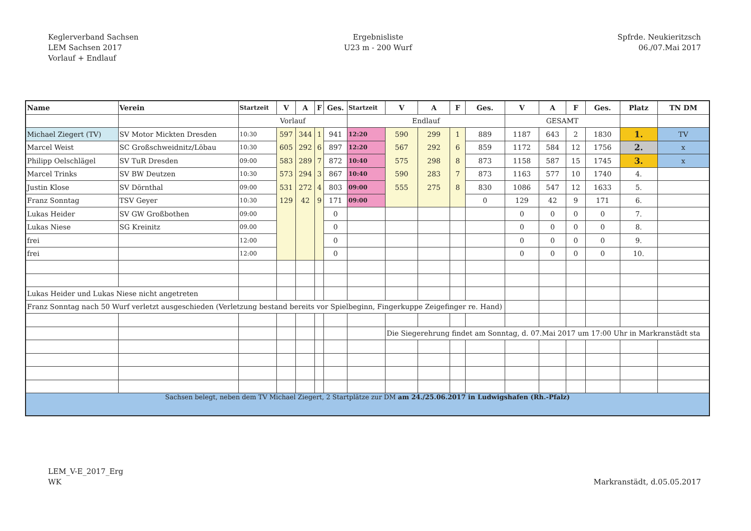Keglerverband Sachsen
LEM Sachsen 2017
Vorlauf + Endlauf
Ergebnisliste
U23 m - 200 Wurf
Spfrde. Neukieritzsch
06./07.Mai 2017
| Name | Verein | Startzeit | V | A | F | Ges. | Startzeit | V | A | F | Ges. | V | A | F | Ges. | Platz | TN DM |
| --- | --- | --- | --- | --- | --- | --- | --- | --- | --- | --- | --- | --- | --- | --- | --- | --- | --- |
| | | Vorlauf | | | | | Endlauf | | | | | GESAMT | | | | | |
| Michael Ziegert (TV) | SV Motor Mickten Dresden | 10:30 | 597 | 344 | 1 | 941 | 12:20 | 590 | 299 | 1 | 889 | 1187 | 643 | 2 | 1830 | 1. | TV |
| Marcel Weist | SC Großschweidnitz/Löbau | 10:30 | 605 | 292 | 6 | 897 | 12:20 | 567 | 292 | 6 | 859 | 1172 | 584 | 12 | 1756 | 2. | x |
| Philipp Oelschlägel | SV TuR Dresden | 09:00 | 583 | 289 | 7 | 872 | 10:40 | 575 | 298 | 8 | 873 | 1158 | 587 | 15 | 1745 | 3. | x |
| Marcel Trinks | SV BW Deutzen | 10:30 | 573 | 294 | 3 | 867 | 10:40 | 590 | 283 | 7 | 873 | 1163 | 577 | 10 | 1740 | 4. | |
| Justin Klose | SV Dörnthal | 09:00 | 531 | 272 | 4 | 803 | 09:00 | 555 | 275 | 8 | 830 | 1086 | 547 | 12 | 1633 | 5. | |
| Franz Sonntag | TSV Geyer | 10:30 | 129 | 42 | 9 | 171 | 09:00 | | | | 0 | 129 | 42 | 9 | 171 | 6. | |
| Lukas Heider | SV GW Großbothen | 09:00 | | | | 0 | | | | | | 0 | 0 | 0 | 0 | 7. | |
| Lukas Niese | SG Kreinitz | 09.00 | | | | 0 | | | | | | 0 | 0 | 0 | 0 | 8. | |
| frei | | 12:00 | | | | 0 | | | | | | 0 | 0 | 0 | 0 | 9. | |
| frei | | 12:00 | | | | 0 | | | | | | 0 | 0 | 0 | 0 | 10. | |
| Lukas Heider und Lukas Niese nicht angetreten | | | | | | | | | | | | | | | | | |
| Franz Sonntag nach 50 Wurf verletzt ausgeschieden (Verletzung bestand bereits vor Spielbeginn, Fingerkuppe Zeigefinger re. Hand) | | | | | | | | | | | | | | | | | |
| | | | | | | | | Die Siegerehrung findet am Sonntag, d. 07.Mai 2017 um 17:00 Uhr in Markranstädt sta | | | | | | | | | |
| Sachsen belegt, neben dem TV Michael Ziegert, 2 Startplätze zur DM am 24./25.06.2017 in Ludwigshafen (Rh.-Pfalz) | | | | | | | | | | | | | | | | | |
LEM_V-E_2017_Erg
WK
Markranstädt, d.05.05.2017